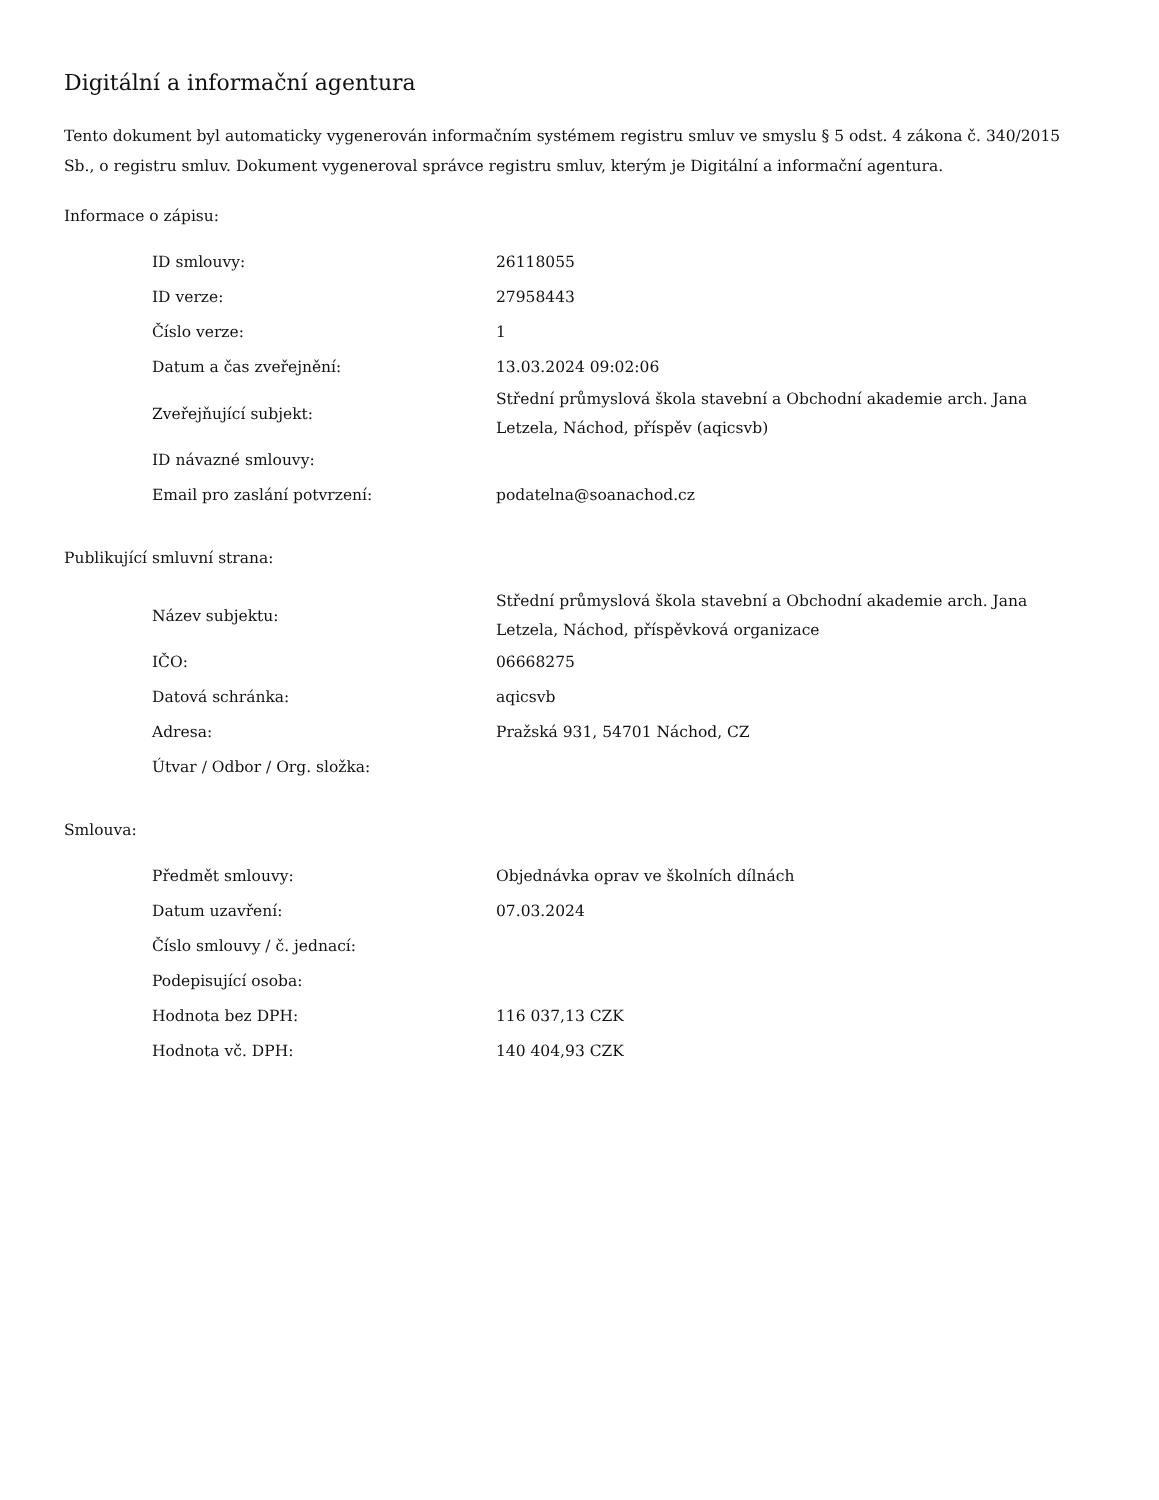Digitální a informační agentura
Tento dokument byl automaticky vygenerován informačním systémem registru smluv ve smyslu § 5 odst. 4 zákona č. 340/2015 Sb., o registru smluv. Dokument vygeneroval správce registru smluv, kterým je Digitální a informační agentura.
Informace o zápisu:
| ID smlouvy: | 26118055 |
| ID verze: | 27958443 |
| Číslo verze: | 1 |
| Datum a čas zveřejnění: | 13.03.2024 09:02:06 |
| Zveřejňující subjekt: | Střední průmyslová škola stavební a Obchodní akademie arch. Jana Letzela, Náchod, příspěv (aqicsvb) |
| ID návazné smlouvy: | |
| Email pro zaslání potvrzení: | podatelna@soanachod.cz |
Publikující smluvní strana:
| Název subjektu: | Střední průmyslová škola stavební a Obchodní akademie arch. Jana Letzela, Náchod, příspěvková organizace |
| IČO: | 06668275 |
| Datová schránka: | aqicsvb |
| Adresa: | Pražská 931, 54701 Náchod, CZ |
| Útvar / Odbor / Org. složka: | |
Smlouva:
| Předmět smlouvy: | Objednávka oprav ve školních dílnách |
| Datum uzavření: | 07.03.2024 |
| Číslo smlouvy / č. jednací: | |
| Podepisující osoba: | |
| Hodnota bez DPH: | 116 037,13 CZK |
| Hodnota vč. DPH: | 140 404,93 CZK |